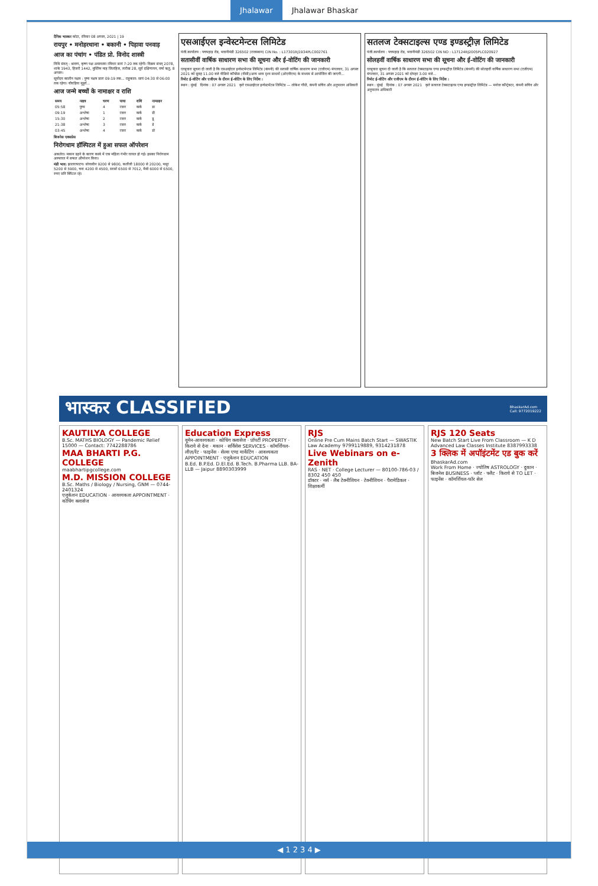Jhalawar Jhalawar Bhaskar
दैनिक भास्कर कोटा, रविवार 08 अगस्त, 2021 | 19
रायपुर • मनोहरथाना • बकानी • पिड़ावा पनवाड़
आज का पंचांग • पंडित प्रो. विनोद शास्त्री
तिथि संवत् : श्रावण, कृष्ण पक्ष अमावस्या रविवार सायं 7:20 तक रहेगी। विक्रम संवत् 2078, शाके 1943, हिजरी 1442, मुस्लिम माह जिलहिज, तारीख 28, सूर्य दक्षिणायन, वर्षा ऋतु, 8 अगस्त।
सूर्योदय कालीन नक्षत्र : पुष्य नक्षत्र प्रातः 09:19 तक... राहुकाल: सायं 04:30 से 06:00 तक रहेगा। चौघड़िया मुहूर्त...
आज जन्मे बच्चों के नामाक्षर व राशि
| समय | नक्षत्र | चरण | पाया | राशि | नामाक्षर |
| --- | --- | --- | --- | --- | --- |
| 05:58 | पुष्य | 4 | रजत | कर्क | डा |
| 09:19 | अश्लेषा | 1 | रजत | कर्क | डी |
| 15:30 | अश्लेषा | 2 | रजत | कर्क | डू |
| 21:38 | अश्लेषा | 3 | रजत | कर्क | डे |
| 03:45 | अश्लेषा | 4 | रजत | कर्क | डो |
बिजनेस एक्सप्रेस
निरोगधाम हॉस्पिटल में हुआ सफल ऑपरेशन
अकलेरा। मकान ढहने के कारण कस्बे में एक महिला गंभीर घायल हो गई। इसका निरोगधाम अस्पताल में सफल ऑपरेशन किया।
मंडी भाव: झालरापाटन। सोयाबीन 9200 से 9800, कलौंजी 18000 से 20200, मसूर 5200 से 5900, चना 4200 से 4500, सरसों 6500 से 7012, मैथी 6000 से 6500, रुपए प्रति क्विंटल रहे।
एसआईएल इन्वेस्टमेन्टस लिमिटेड
पंजी.कार्यालय : पचपहाड़ रोड, भवानीमंडी 326502 (राजस्थान) CIN No. : L17301RJ1934PLC002761
सतासीवीं वार्षिक साधारण सभा की सूचना और ई-वोटिंग की जानकारी
एतद्द्वारा सूचना दी जाती है कि एसआईएल इन्वेस्टमेन्टस लिमिटेड (कंपनी) की सतासी वार्षिक साधारण सभा (एजीएम) मंगलवार, 31 अगस्त 2021 को सुबह 11.00 बजे वीडियो कॉन्फ्रेंस (वीसी)/अन्य श्रव्य दृश्य साधनों (ओएवीएम) के माध्यम से आयोजित की जाएगी...
रिमोट ई-वोटिंग और एजीएम के दौरान ई-वोटिंग के लिए निर्देश :
स्थान : मुंबई दिनांक : 07 अगस्त 2021 कृते एसआईएल इन्वेस्टमेंटस लिमिटेड — लोकेश गाँधी, कंपनी सचिव और अनुपालन अधिकारी
सतलज टेक्सटाइल्स एण्ड इण्डस्ट्रीज़ लिमिटेड
पंजी.कार्यालय : पचपहाड़ रोड, भवानीमंडी 326502 CIN NO : L17124RJ2005PLC020927
सोलहवीं वार्षिक साधारण सभा की सूचना और ई-वोटिंग की जानकारी
एतद्द्वारा सूचना दी जाती है कि सतलज टेक्सटाइल्स एण्ड इण्डस्ट्रीज़ लिमिटेड (कंपनी) की सोलहवीं वार्षिक साधारण सभा (एजीएम) मंगलवार, 31 अगस्त 2021 को दोपहर 3.00 बजे...
रिमोट ई-वोटिंग और एजीएम के दौरान ई-वोटिंग के लिए निर्देश :
स्थान : मुंबई दिनांक : 07 अगस्त 2021 कृते सतलज टेक्सटाइल्स एण्ड इण्डस्ट्रीज़ लिमिटेड — मनोज कॉन्ट्रेक्टर, कंपनी सचिव और अनुपालन अधिकारी
भास्कर CLASSIFIED BhaskarAd.com
Call: 9772019222
KAUTILYA COLLEGE
B.Sc. MATHS BIOLOGY — Pandemic Relief 15000 — Contact: 7742288786
MAA BHARTI P.G. COLLEGE
maabhartipgcollege.com
M.D. MISSION COLLEGE
B.Sc. Maths / Biology / Nursing, GNM — 0744-2401324
एजुकेशन EDUCATION · आवश्यकता APPOINTMENT · कोचिंग क्लासेज
Education Express
वूमेन-आवश्यकता · कोचिंग क्लासेज · प्रॉपर्टी PROPERTY · किराये से देना · मकान · सर्विसेस SERVICES · कॉमर्शियल-लीज़/रेंट · फाइनेंस · सेल्स एण्ड मार्केटिंग · आवश्यकता APPOINTMENT · एजुकेशन EDUCATION
B.Ed. B.P.Ed. D.El.Ed. B.Tech. B.Pharma LLB. BA-LLB — Jaipur 8890303999
RJS
Online Pre Cum Mains Batch Start — SWASTIK Law Academy 9799119889, 9314231878
Live Webinars on e-Zenith
RAS · NET · College Lecturer — 80100-786-03 / 8302 450 450
डॉक्टर · नर्स · लैब टेक्नीशियन · टेक्नीशियन · पैरामेडिकल · शिक्षाकर्मी
RJS 120 Seats
New Batch Start Live From Classroom — K D Advanced Law Classes Institute 8387993338
3 क्लिक में अपॉइंटमेंट एड बुक करें
BhaskarAd.com
Work From Home · ज्योतिष ASTROLOGY · दुकान · बिजनेस BUSINESS · प्लॉट · फ्लैट · किराये से TO LET · फाइनेंस · कॉमर्शियल-फॉर सेल
◀ 1 2 3 4 ▶